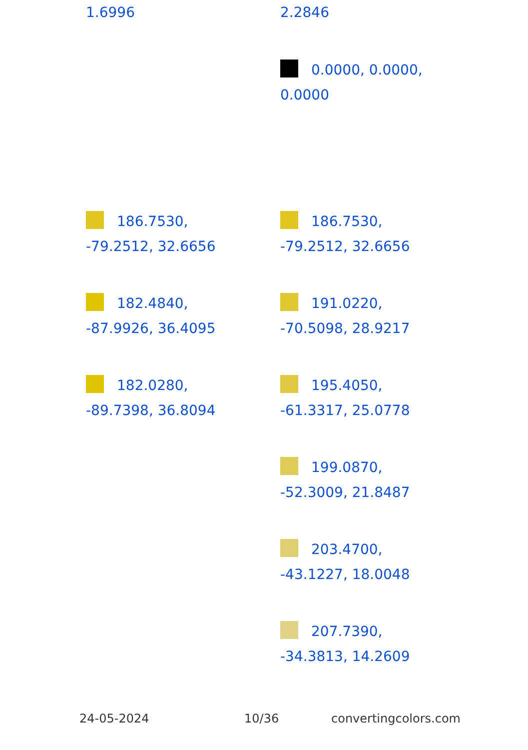1.6996 2.2846
0.0000, 0.0000, 0.0000
186.7530, -79.2512, 32.6656
186.7530, -79.2512, 32.6656
182.4840, -87.9926, 36.4095
191.0220, -70.5098, 28.9217
182.0280, -89.7398, 36.8094
195.4050, -61.3317, 25.0778
199.0870, -52.3009, 21.8487
203.4700, -43.1227, 18.0048
207.7390, -34.3813, 14.2609
24-05-2024 10/36 convertingcolors.com